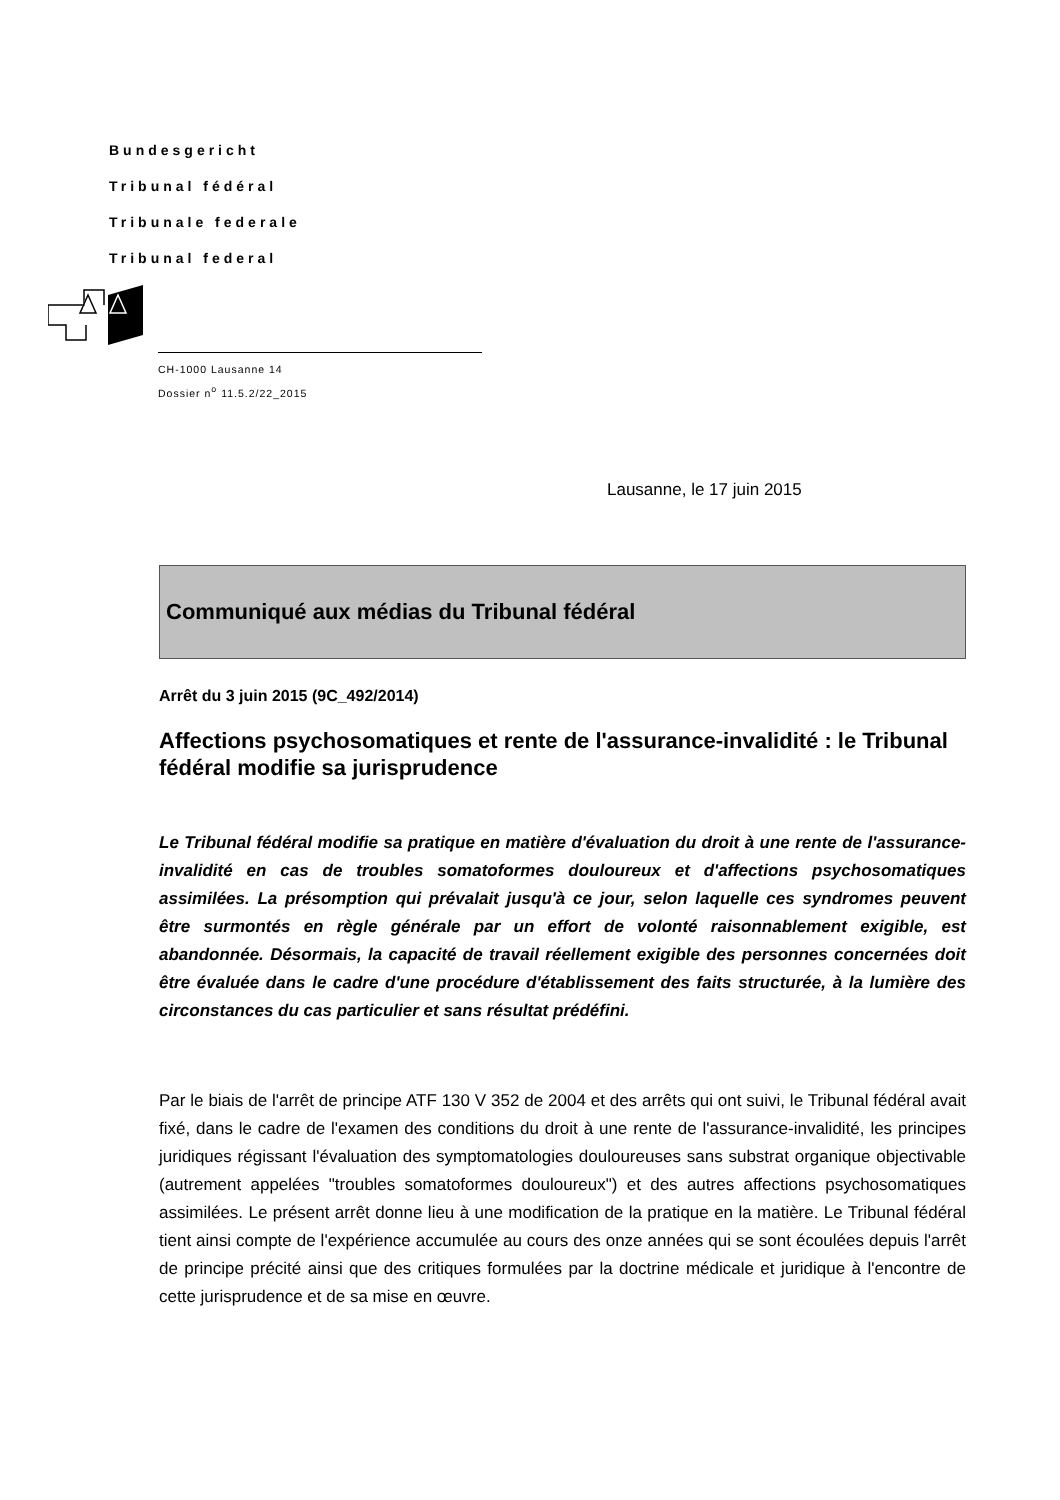Bundesgericht
Tribunal fédéral
Tribunale federale
Tribunal federal
CH-1000 Lausanne 14
Dossier n<sup>o</sup> 11.5.2/22_2015
Lausanne, le 17 juin 2015
Communiqué aux médias du Tribunal fédéral
Arrêt du 3 juin 2015 (9C_492/2014)
Affections psychosomatiques et rente de l'assurance-invalidité : le Tribunal fédéral modifie sa jurisprudence
Le Tribunal fédéral modifie sa pratique en matière d'évaluation du droit à une rente de l'assurance-invalidité en cas de troubles somatoformes douloureux et d'affections psychosomatiques assimilées. La présomption qui prévalait jusqu'à ce jour, selon laquelle ces syndromes peuvent être surmontés en règle générale par un effort de volonté raisonnablement exigible, est abandonnée. Désormais, la capacité de travail réellement exigible des personnes concernées doit être évaluée dans le cadre d'une procédure d'établissement des faits structurée, à la lumière des circonstances du cas particulier et sans résultat prédéfini.
Par le biais de l'arrêt de principe ATF 130 V 352 de 2004 et des arrêts qui ont suivi, le Tribunal fédéral avait fixé, dans le cadre de l'examen des conditions du droit à une rente de l'assurance-invalidité, les principes juridiques régissant l'évaluation des symptomatologies douloureuses sans substrat organique objectivable (autrement appelées "troubles somatoformes douloureux") et des autres affections psychosomatiques assimilées. Le présent arrêt donne lieu à une modification de la pratique en la matière. Le Tribunal fédéral tient ainsi compte de l'expérience accumulée au cours des onze années qui se sont écoulées depuis l'arrêt de principe précité ainsi que des critiques formulées par la doctrine médicale et juridique à l'encontre de cette jurisprudence et de sa mise en œuvre.